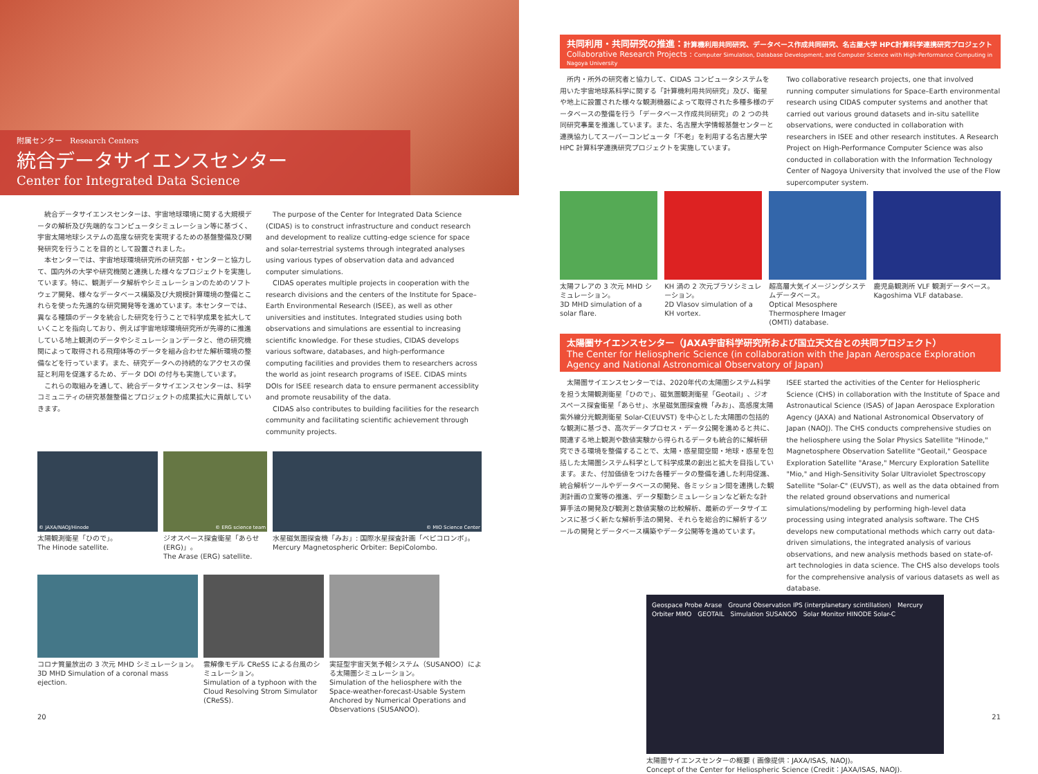附属センター　Research Centers
統合データサイエンスセンター
Center for Integrated Data Science
　統合データサイエンスセンターは、宇宙地球環境に関する大規模データの解析及び先端的なコンピュータシミュレーション等に基づく、宇宙太陽地球システムの高度な研究を実現するための基盤整備及び開発研究を行うことを目的として設置されました。
　本センターでは、宇宙地球環境研究所の研究部・センターと協力して、国内外の大学や研究機関と連携した様々なプロジェクトを実施しています。特に、観測データ解析やシミュレーションのためのソフトウェア開発、様々なデータベース構築及び大規模計算環境の整備とこれらを使った先進的な研究開発等を進めています。本センターでは、異なる種類のデータを統合した研究を行うことで科学成果を拡大していくことを指向しており、例えば宇宙地球環境研究所が先導的に推進している地上観測のデータやシミュレーションデータと、他の研究機関によって取得される飛翔体等のデータを組み合わせた解析環境の整備などを行っています。また、研究データへの持続的なアクセスの保証と利用を促進するため、データ DOI の付与も実施しています。
　これらの取組みを通して、統合データサイエンスセンターは、科学コミュニティの研究基盤整備とプロジェクトの成果拡大に貢献していきます。
　The purpose of the Center for Integrated Data Science (CIDAS) is to construct infrastructure and conduct research and development to realize cutting-edge science for space and solar-terrestrial systems through integrated analyses using various types of observation data and advanced computer simulations.
　CIDAS operates multiple projects in cooperation with the research divisions and the centers of the Institute for Space–Earth Environmental Research (ISEE), as well as other universities and institutes. Integrated studies using both observations and simulations are essential to increasing scientific knowledge. For these studies, CIDAS develops various software, databases, and high-performance computing facilities and provides them to researchers across the world as joint research programs of ISEE. CIDAS mints DOIs for ISEE research data to ensure permanent accessiblity and promote reusability of the data.
　CIDAS also contributes to building facilities for the research community and facilitating scientific achievement through community projects.
© JAXA/NAOJ/Hinode
太陽観測衛星「ひので」。
The Hinode satellite.
© ERG science team
ジオスペース探査衛星「あらせ (ERG)」。
The Arase (ERG) satellite.
© MIO Science Center
水星磁気圏探査機「みお」: 国際水星探査計画「ベピコロンボ」。
Mercury Magnetospheric Orbiter: BepiColombo.
コロナ質量放出の 3 次元 MHD シミュレーション。
3D MHD Simulation of a coronal mass ejection.
雲解像モデル CReSS による台風のシミュレーション。
Simulation of a typhoon with the Cloud Resolving Strom Simulator (CReSS).
実証型宇宙天気予報システム（SUSANOO）による太陽圏シミュレーション。
Simulation of the heliosphere with the Space-weather-forecast-Usable System Anchored by Numerical Operations and Observations (SUSANOO).
20
共同利用・共同研究の推進：計算機利用共同研究、データベース作成共同研究、名古屋大学 HPC計算科学連携研究プロジェクト
Collaborative Research Projects : Computer Simulation, Database Development, and Computer Science with High-Performance Computing in Nagoya University
　所内・所外の研究者と協力して、CIDAS コンピュータシステムを用いた宇宙地球系科学に関する「計算機利用共同研究」及び、衛星や地上に設置された様々な観測機器によって取得された多種多様のデータベースの整備を行う「データベース作成共同研究」の 2 つの共同研究事業を推進しています。また、名古屋大学情報基盤センターと連携協力してスーパーコンピュータ「不老」を利用する名古屋大学 HPC 計算科学連携研究プロジェクトを実施しています。
Two collaborative research projects, one that involved running computer simulations for Space–Earth environmental research using CIDAS computer systems and another that carried out various ground datasets and in-situ satellite observations, were conducted in collaboration with researchers in ISEE and other research institutes. A Research Project on High-Performance Computer Science was also conducted in collaboration with the Information Technology Center of Nagoya University that involved the use of the Flow supercomputer system.
太陽フレアの 3 次元 MHD シミュレーション。
3D MHD simulation of a solar flare.
KH 渦の 2 次元ブラソシミュレーション。
2D Vlasov simulation of a KH vortex.
超高層大気イメージングシステムデータベース。
Optical Mesosphere Thermosphere Imager (OMTI) database.
鹿児島観測所 VLF 観測データベース。
Kagoshima VLF database.
太陽圏サイエンスセンター（JAXA宇宙科学研究所および国立天文台との共同プロジェクト）
The Center for Heliospheric Science (in collaboration with the Japan Aerospace Exploration Agency and National Astronomical Observatory of Japan)
　太陽圏サイエンスセンターでは、2020年代の太陽圏システム科学を担う太陽観測衛星「ひので」、磁気圏観測衛星「Geotail」、ジオスペース探査衛星「あらせ」、水星磁気圏探査機「みお」、高感度太陽紫外線分光観測衛星 Solar-C(EUVST) を中心とした太陽圏の包括的な観測に基づき、高次データプロセス・データ公開を進めると共に、関連する地上観測や数値実験から得られるデータも統合的に解析研究できる環境を整備することで、太陽・惑星間空間・地球・惑星を包括した太陽圏システム科学として科学成果の創出と拡大を目指しています。また、付加価値をつけた各種データの整備を通した利用促進、統合解析ツールやデータベースの開発、各ミッション間を連携した観測計画の立案等の推進、データ駆動シミュレーションなど新たな計算手法の開発及び観測と数値実験の比較解析、最新のデータサイエンスに基づく新たな解析手法の開発、それらを総合的に解析するツールの開発とデータベース構築やデータ公開等を進めています。
ISEE started the activities of the Center for Heliospheric Science (CHS) in collaboration with the Institute of Space and Astronautical Science (ISAS) of Japan Aerospace Exploration Agency (JAXA) and National Astronomical Observatory of Japan (NAOJ). The CHS conducts comprehensive studies on the heliosphere using the Solar Physics Satellite "Hinode," Magnetosphere Observation Satellite "Geotail," Geospace Exploration Satellite "Arase," Mercury Exploration Satellite "Mio," and High-Sensitivity Solar Ultraviolet Spectroscopy Satellite "Solar-C" (EUVST), as well as the data obtained from the related ground observations and numerical simulations/modeling by performing high-level data processing using integrated analysis software. The CHS develops new computational methods which carry out data-driven simulations, the integrated analysis of various observations, and new analysis methods based on state-of-art technologies in data science. The CHS also develops tools for the comprehensive analysis of various datasets as well as database.
Geospace Probe Arase　Ground Observation IPS (interplanetary scintillation)　Mercury Orbiter MMO　GEOTAIL　Simulation SUSANOO　Solar Monitor HINODE Solar-C
太陽圏サイエンスセンターの概要 ( 画像提供：JAXA/ISAS, NAOJ)。
Concept of the Center for Heliospheric Science (Credit：JAXA/ISAS, NAOJ).
21